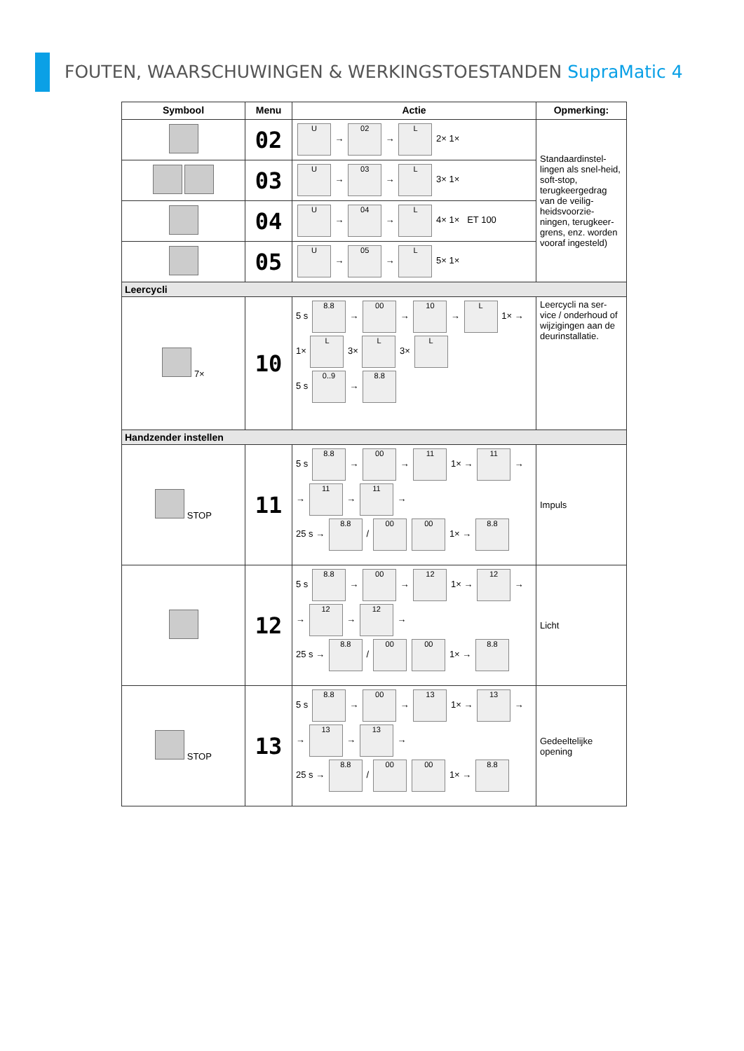FOUTEN, WAARSCHUWINGEN & WERKINGSTOESTANDEN SupraMatic 4
| Symbool | Menu | Actie | Opmerking: |
| --- | --- | --- | --- |
| | 02 | U → 02 → L 2× 1× | Standaardinstel-lingen als snel-heid, soft-stop, terugkeergedrag van de veilig-heidsvoorzie-ningen, terugkeer-grens, enz. worden vooraf ingesteld) |
| | 03 | U → 03 → L 3× 1× | |
| | 04 | U → 04 → L 4× 1× ET 100 | |
| | 05 | U → 05 → L 5× 1× | |
| Leercycli | | | |
| 7× | 10 | 5 s 8.8 → 00 → 10 → L 1× → 1× L 3× L 3× L 5 s 0..9 → 8.8 | Leercycli na ser-vice / onderhoud of wijzigingen aan de deurinstallatie. |
| Handzender instellen | | | |
| STOP | 11 | 5 s 8.8 → 00 → 11 1× → 11 → → 11 → 11 → 25 s → 8.8 / 00 00 1× → 8.8 | Impuls |
| | 12 | 5 s 8.8 → 00 → 12 1× → 12 → → 12 → 12 → 25 s → 8.8 / 00 00 1× → 8.8 | Licht |
| STOP | 13 | 5 s 8.8 → 00 → 13 1× → 13 → → 13 → 13 → 25 s → 8.8 / 00 00 1× → 8.8 | Gedeeltelijke opening |